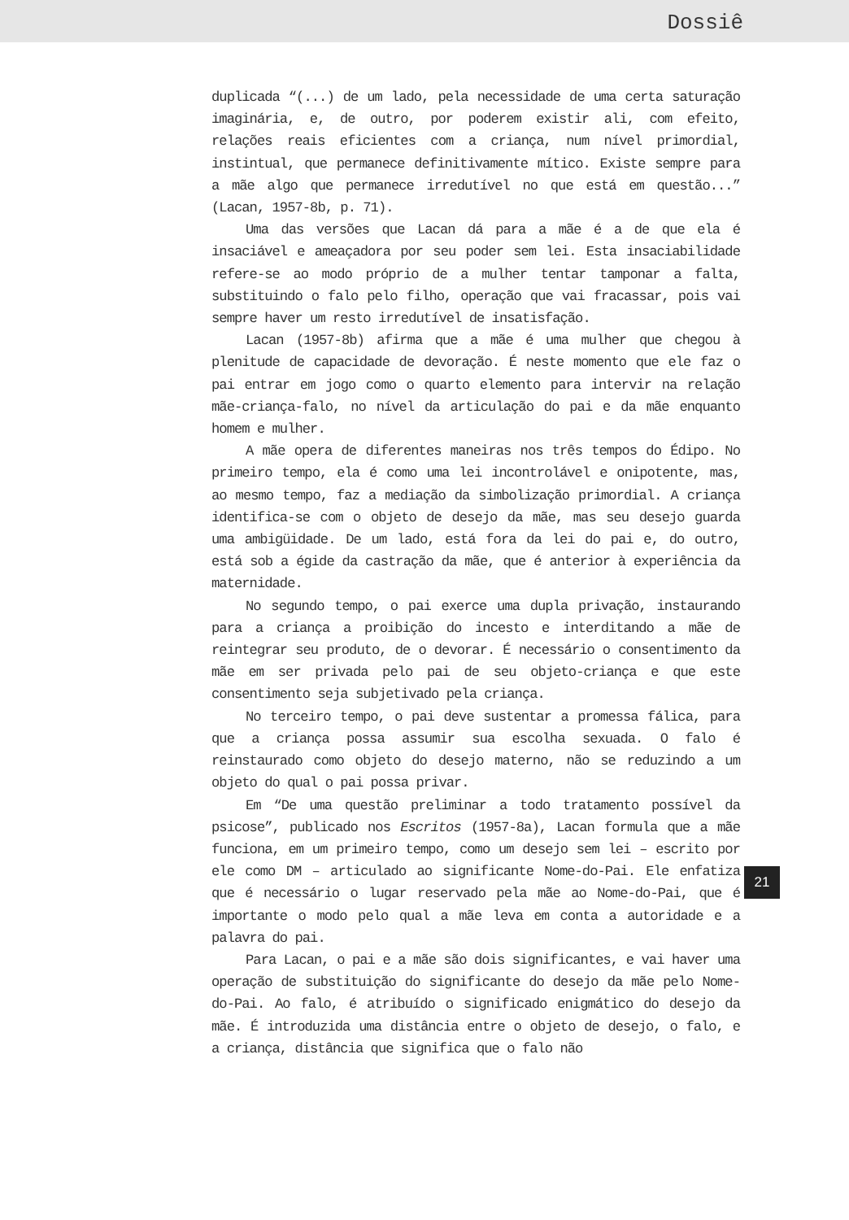Dossiê
duplicada “(...) de um lado, pela necessidade de uma certa saturação imaginária, e, de outro, por poderem existir ali, com efeito, relações reais eficientes com a criança, num nível primordial, instintual, que permanece definitivamente mítico. Existe sempre para a mãe algo que permanece irredutível no que está em questão...” (Lacan, 1957-8b, p. 71).
Uma das versões que Lacan dá para a mãe é a de que ela é insaciável e ameaçadora por seu poder sem lei. Esta insaciabilidade refere-se ao modo próprio de a mulher tentar tamponar a falta, substituindo o falo pelo filho, operação que vai fracassar, pois vai sempre haver um resto irredutível de insatisfação.
Lacan (1957-8b) afirma que a mãe é uma mulher que chegou à plenitude de capacidade de devoração. É neste momento que ele faz o pai entrar em jogo como o quarto elemento para intervir na relação mãe-criança-falo, no nível da articulação do pai e da mãe enquanto homem e mulher.
A mãe opera de diferentes maneiras nos três tempos do Édipo. No primeiro tempo, ela é como uma lei incontrolável e onipotente, mas, ao mesmo tempo, faz a mediação da simbolização primordial. A criança identifica-se com o objeto de desejo da mãe, mas seu desejo guarda uma ambigüidade. De um lado, está fora da lei do pai e, do outro, está sob a égide da castração da mãe, que é anterior à experiência da maternidade.
No segundo tempo, o pai exerce uma dupla privação, instaurando para a criança a proibição do incesto e interditando a mãe de reintegrar seu produto, de o devorar. É necessário o consentimento da mãe em ser privada pelo pai de seu objeto-criança e que este consentimento seja subjetivado pela criança.
No terceiro tempo, o pai deve sustentar a promessa fálica, para que a criança possa assumir sua escolha sexuada. O falo é reinstaurado como objeto do desejo materno, não se reduzindo a um objeto do qual o pai possa privar.
Em “De uma questão preliminar a todo tratamento possível da psicose”, publicado nos Escritos (1957-8a), Lacan formula que a mãe funciona, em um primeiro tempo, como um desejo sem lei – escrito por ele como DM – articulado ao significante Nome-do-Pai. Ele enfatiza que é necessário o lugar reservado pela mãe ao Nome-do-Pai, que é importante o modo pelo qual a mãe leva em conta a autoridade e a palavra do pai.
Para Lacan, o pai e a mãe são dois significantes, e vai haver uma operação de substituição do significante do desejo da mãe pelo Nome-do-Pai. Ao falo, é atribuído o significado enigmático do desejo da mãe. É introduzida uma distância entre o objeto de desejo, o falo, e a criança, distância que significa que o falo não
21